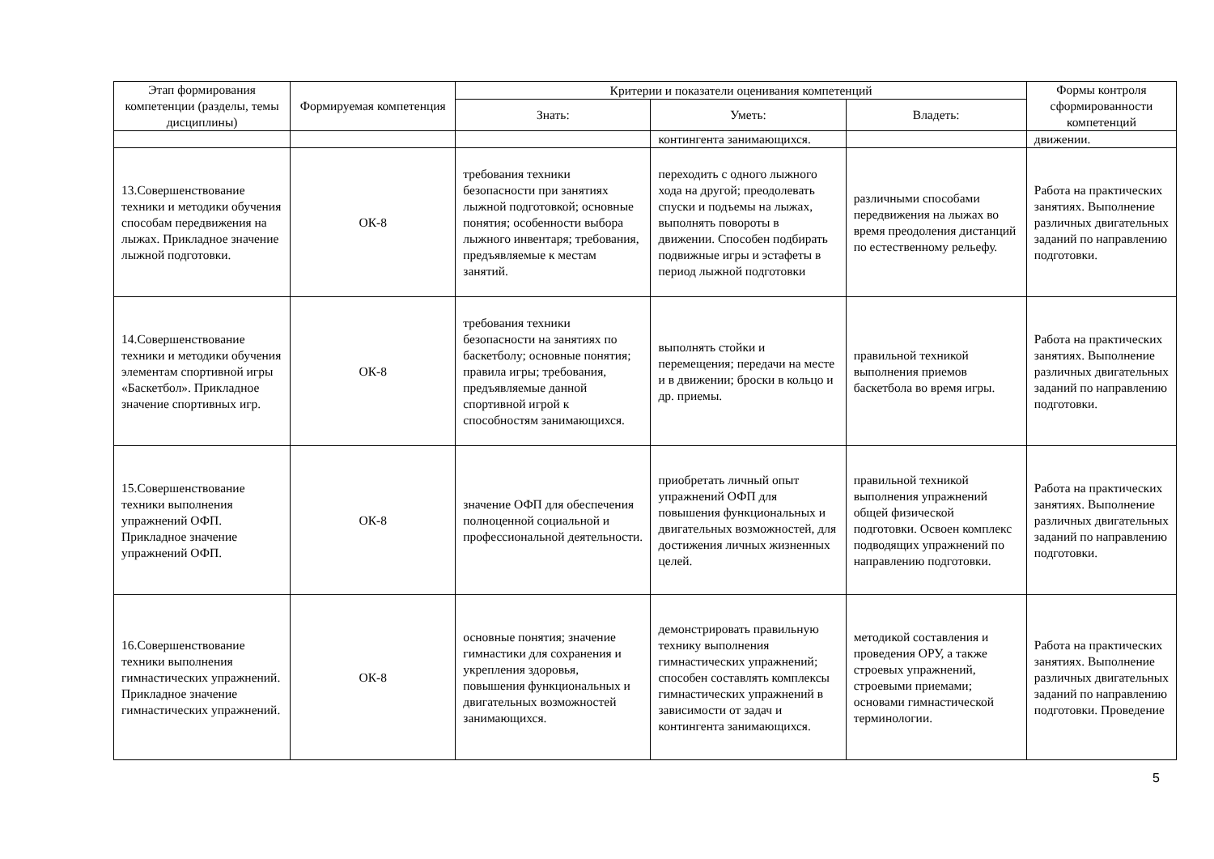| Этап формирования компетенции (разделы, темы дисциплины) | Формируемая компетенция | Критерии и показатели оценивания компетенций | | | Формы контроля сформированности компетенций |
| --- | --- | --- | --- | --- | --- |
| | | Знать: | Уметь: | Владеть: | |
| | | | контингента занимающихся. | | движении. |
| 13.Совершенствование техники и методики обучения способам передвижения на лыжах. Прикладное значение лыжной подготовки. | ОК-8 | требования техники безопасности при занятиях лыжной подготовкой; основные понятия; особенности выбора лыжного инвентаря; требования, предъявляемые к местам занятий. | переходить с одного лыжного хода на другой; преодолевать спуски и подъемы на лыжах, выполнять повороты в движении. Способен подбирать подвижные игры и эстафеты в период лыжной подготовки | различными способами передвижения на лыжах во время преодоления дистанций по естественному рельефу. | Работа на практических занятиях. Выполнение различных двигательных заданий по направлению подготовки. |
| 14.Совершенствование техники и методики обучения элементам спортивной игры «Баскетбол». Прикладное значение спортивных игр. | ОК-8 | требования техники безопасности на занятиях по баскетболу; основные понятия; правила игры; требования, предъявляемые данной спортивной игрой к способностям занимающихся. | выполнять стойки и перемещения; передачи на месте и в движении; броски в кольцо и др. приемы. | правильной техникой выполнения приемов баскетбола во время игры. | Работа на практических занятиях. Выполнение различных двигательных заданий по направлению подготовки. |
| 15.Совершенствование техники выполнения упражнений ОФП. Прикладное значение упражнений ОФП. | ОК-8 | значение ОФП для обеспечения полноценной социальной и профессиональной деятельности. | приобретать личный опыт упражнений ОФП для повышения функциональных и двигательных возможностей, для достижения личных жизненных целей. | правильной техникой выполнения упражнений общей физической подготовки. Освоен комплекс подводящих упражнений по направлению подготовки. | Работа на практических занятиях. Выполнение различных двигательных заданий по направлению подготовки. |
| 16.Совершенствование техники выполнения гимнастических упражнений. Прикладное значение гимнастических упражнений. | ОК-8 | основные понятия; значение гимнастики для сохранения и укрепления здоровья, повышения функциональных и двигательных возможностей занимающихся. | демонстрировать правильную технику выполнения гимнастических упражнений; способен составлять комплексы гимнастических упражнений в зависимости от задач и контингента занимающихся. | методикой составления и проведения ОРУ, а также строевых упражнений, строевыми приемами; основами гимнастической терминологии. | Работа на практических занятиях. Выполнение различных двигательных заданий по направлению подготовки. Проведение |
5